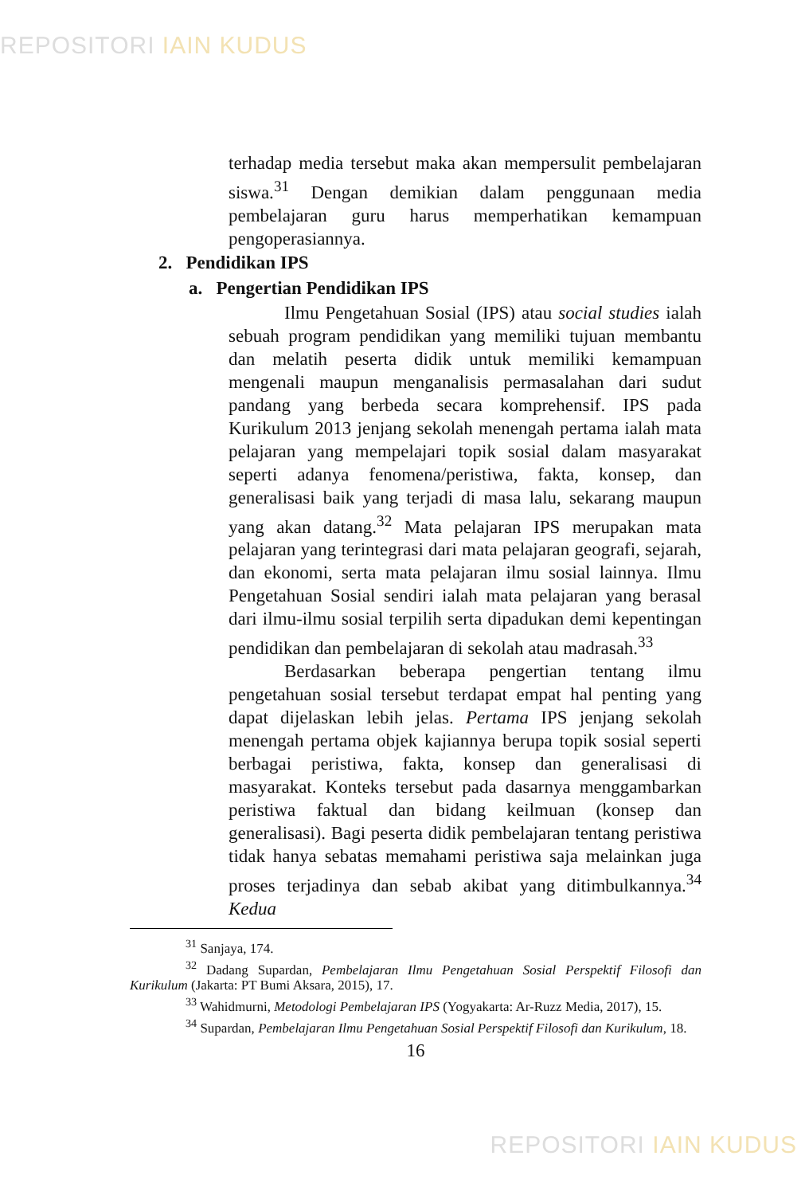REPOSITORI IAIN KUDUS
terhadap media tersebut maka akan mempersulit pembelajaran siswa.<sup>31</sup> Dengan demikian dalam penggunaan media pembelajaran guru harus memperhatikan kemampuan pengoperasiannya.
2. Pendidikan IPS
a. Pengertian Pendidikan IPS
Ilmu Pengetahuan Sosial (IPS) atau social studies ialah sebuah program pendidikan yang memiliki tujuan membantu dan melatih peserta didik untuk memiliki kemampuan mengenali maupun menganalisis permasalahan dari sudut pandang yang berbeda secara komprehensif. IPS pada Kurikulum 2013 jenjang sekolah menengah pertama ialah mata pelajaran yang mempelajari topik sosial dalam masyarakat seperti adanya fenomena/peristiwa, fakta, konsep, dan generalisasi baik yang terjadi di masa lalu, sekarang maupun yang akan datang.<sup>32</sup> Mata pelajaran IPS merupakan mata pelajaran yang terintegrasi dari mata pelajaran geografi, sejarah, dan ekonomi, serta mata pelajaran ilmu sosial lainnya. Ilmu Pengetahuan Sosial sendiri ialah mata pelajaran yang berasal dari ilmu-ilmu sosial terpilih serta dipadukan demi kepentingan pendidikan dan pembelajaran di sekolah atau madrasah.<sup>33</sup>
Berdasarkan beberapa pengertian tentang ilmu pengetahuan sosial tersebut terdapat empat hal penting yang dapat dijelaskan lebih jelas. Pertama IPS jenjang sekolah menengah pertama objek kajiannya berupa topik sosial seperti berbagai peristiwa, fakta, konsep dan generalisasi di masyarakat. Konteks tersebut pada dasarnya menggambarkan peristiwa faktual dan bidang keilmuan (konsep dan generalisasi). Bagi peserta didik pembelajaran tentang peristiwa tidak hanya sebatas memahami peristiwa saja melainkan juga proses terjadinya dan sebab akibat yang ditimbulkannya.<sup>34</sup> Kedua
<sup>31</sup> Sanjaya, 174.
<sup>32</sup> Dadang Supardan, Pembelajaran Ilmu Pengetahuan Sosial Perspektif Filosofi dan Kurikulum (Jakarta: PT Bumi Aksara, 2015), 17.
<sup>33</sup> Wahidmurni, Metodologi Pembelajaran IPS (Yogyakarta: Ar-Ruzz Media, 2017), 15.
<sup>34</sup> Supardan, Pembelajaran Ilmu Pengetahuan Sosial Perspektif Filosofi dan Kurikulum, 18.
16
REPOSITORI IAIN KUDUS